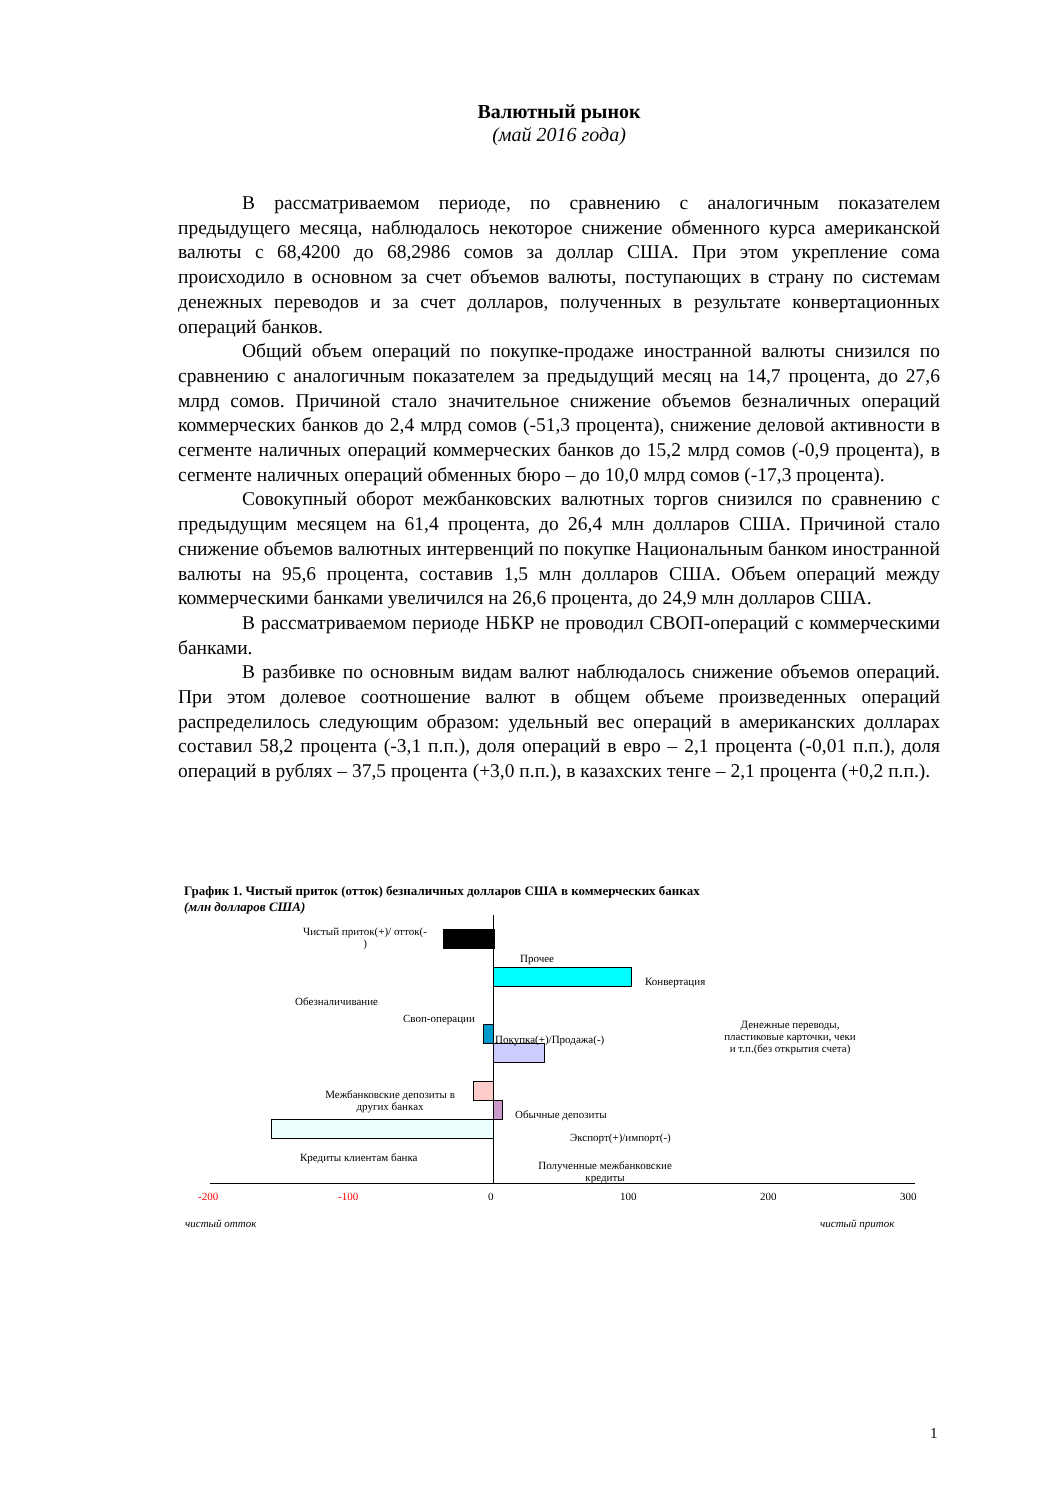Валютный рынок
(май 2016 года)
В рассматриваемом периоде, по сравнению с аналогичным показателем предыдущего месяца, наблюдалось некоторое снижение обменного курса американской валюты с 68,4200 до 68,2986 сомов за доллар США. При этом укрепление сома происходило в основном за счет объемов валюты, поступающих в страну по системам денежных переводов и за счет долларов, полученных в результате конвертационных операций банков.
Общий объем операций по покупке-продаже иностранной валюты снизился по сравнению с аналогичным показателем за предыдущий месяц на 14,7 процента, до 27,6 млрд сомов. Причиной стало значительное снижение объемов безналичных операций коммерческих банков до 2,4 млрд сомов (-51,3 процента), снижение деловой активности в сегменте наличных операций коммерческих банков до 15,2 млрд сомов (-0,9 процента), в сегменте наличных операций обменных бюро – до 10,0 млрд сомов (-17,3 процента).
Совокупный оборот межбанковских валютных торгов снизился по сравнению с предыдущим месяцем на 61,4 процента, до 26,4 млн долларов США. Причиной стало снижение объемов валютных интервенций по покупке Национальным банком иностранной валюты на 95,6 процента, составив 1,5 млн долларов США. Объем операций между коммерческими банками увеличился на 26,6 процента, до 24,9 млн долларов США.
В рассматриваемом периоде НБКР не проводил СВОП-операций с коммерческими банками.
В разбивке по основным видам валют наблюдалось снижение объемов операций. При этом долевое соотношение валют в общем объеме произведенных операций распределилось следующим образом: удельный вес операций в американских долларах составил 58,2 процента (-3,1 п.п.), доля операций в евро – 2,1 процента (-0,01 п.п.), доля операций в рублях – 37,5 процента (+3,0 п.п.), в казахских тенге – 2,1 процента (+0,2 п.п.).
График 1. Чистый приток (отток) безналичных долларов США в коммерческих банках
(млн долларов США)
Чистый приток(+)/ отток(-
)
Прочее
Конвертация
Обезналичивание
Своп-операции
Покупка(+)/Продажа(-)
Денежные переводы, пластиковые карточки, чеки и т.п.(без открытия счета)
Межбанковские депозиты в других банках
Обычные депозиты
Экспорт(+)/импорт(-)
Кредиты клиентам банка
Полученные межбанковские кредиты
-200 -100 0 100 200 300
чистый отток чистый приток
1